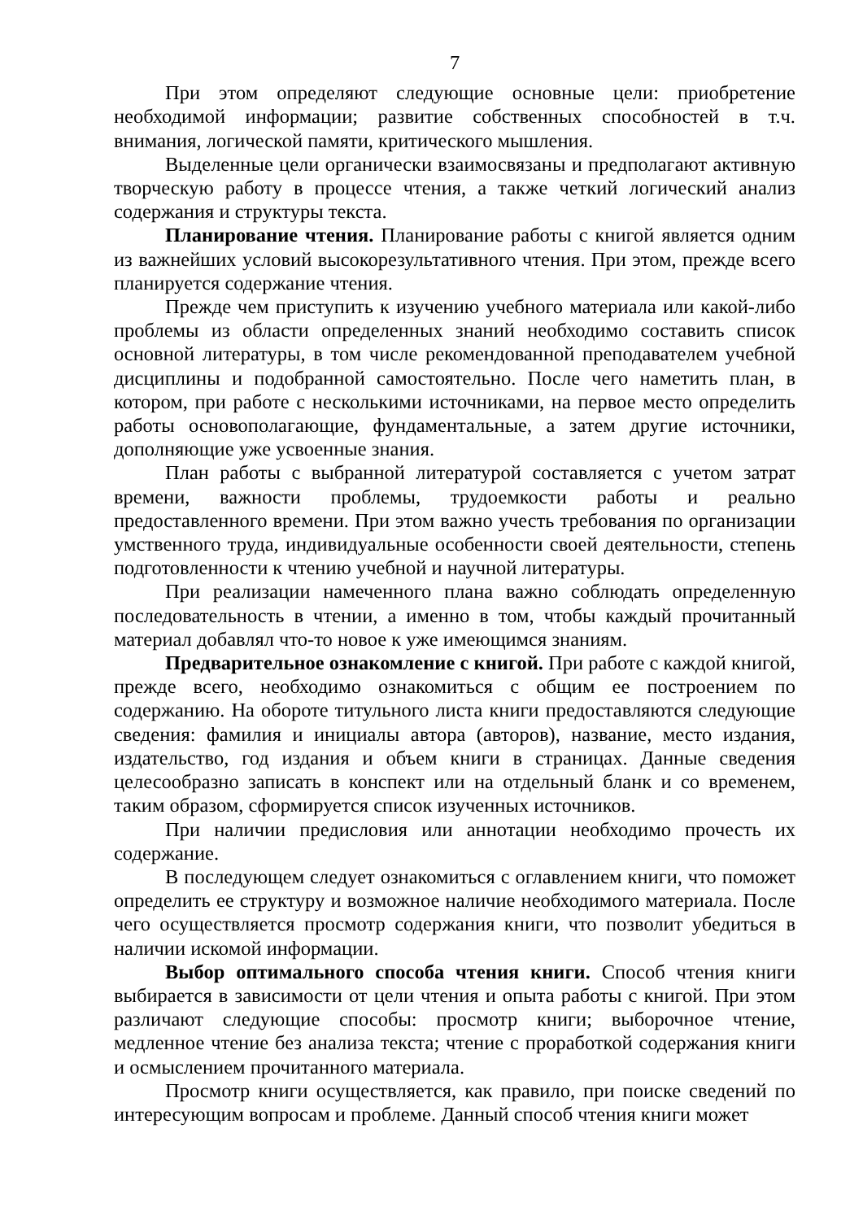7
При этом определяют следующие основные цели: приобретение необходимой информации; развитие собственных способностей в т.ч. внимания, логической памяти, критического мышления.
Выделенные цели органически взаимосвязаны и предполагают активную творческую работу в процессе чтения, а также четкий логический анализ содержания и структуры текста.
Планирование чтения. Планирование работы с книгой является одним из важнейших условий высокорезультативного чтения. При этом, прежде всего планируется содержание чтения.
Прежде чем приступить к изучению учебного материала или какой-либо проблемы из области определенных знаний необходимо составить список основной литературы, в том числе рекомендованной преподавателем учебной дисциплины и подобранной самостоятельно. После чего наметить план, в котором, при работе с несколькими источниками, на первое место определить работы основополагающие, фундаментальные, а затем другие источники, дополняющие уже усвоенные знания.
План работы с выбранной литературой составляется с учетом затрат времени, важности проблемы, трудоемкости работы и реально предоставленного времени. При этом важно учесть требования по организации умственного труда, индивидуальные особенности своей деятельности, степень подготовленности к чтению учебной и научной литературы.
При реализации намеченного плана важно соблюдать определенную последовательность в чтении, а именно в том, чтобы каждый прочитанный материал добавлял что-то новое к уже имеющимся знаниям.
Предварительное ознакомление с книгой. При работе с каждой книгой, прежде всего, необходимо ознакомиться с общим ее построением по содержанию. На обороте титульного листа книги предоставляются следующие сведения: фамилия и инициалы автора (авторов), название, место издания, издательство, год издания и объем книги в страницах. Данные сведения целесообразно записать в конспект или на отдельный бланк и со временем, таким образом, сформируется список изученных источников.
При наличии предисловия или аннотации необходимо прочесть их содержание.
В последующем следует ознакомиться с оглавлением книги, что поможет определить ее структуру и возможное наличие необходимого материала. После чего осуществляется просмотр содержания книги, что позволит убедиться в наличии искомой информации.
Выбор оптимального способа чтения книги. Способ чтения книги выбирается в зависимости от цели чтения и опыта работы с книгой. При этом различают следующие способы: просмотр книги; выборочное чтение, медленное чтение без анализа текста; чтение с проработкой содержания книги и осмыслением прочитанного материала.
Просмотр книги осуществляется, как правило, при поиске сведений по интересующим вопросам и проблеме. Данный способ чтения книги может